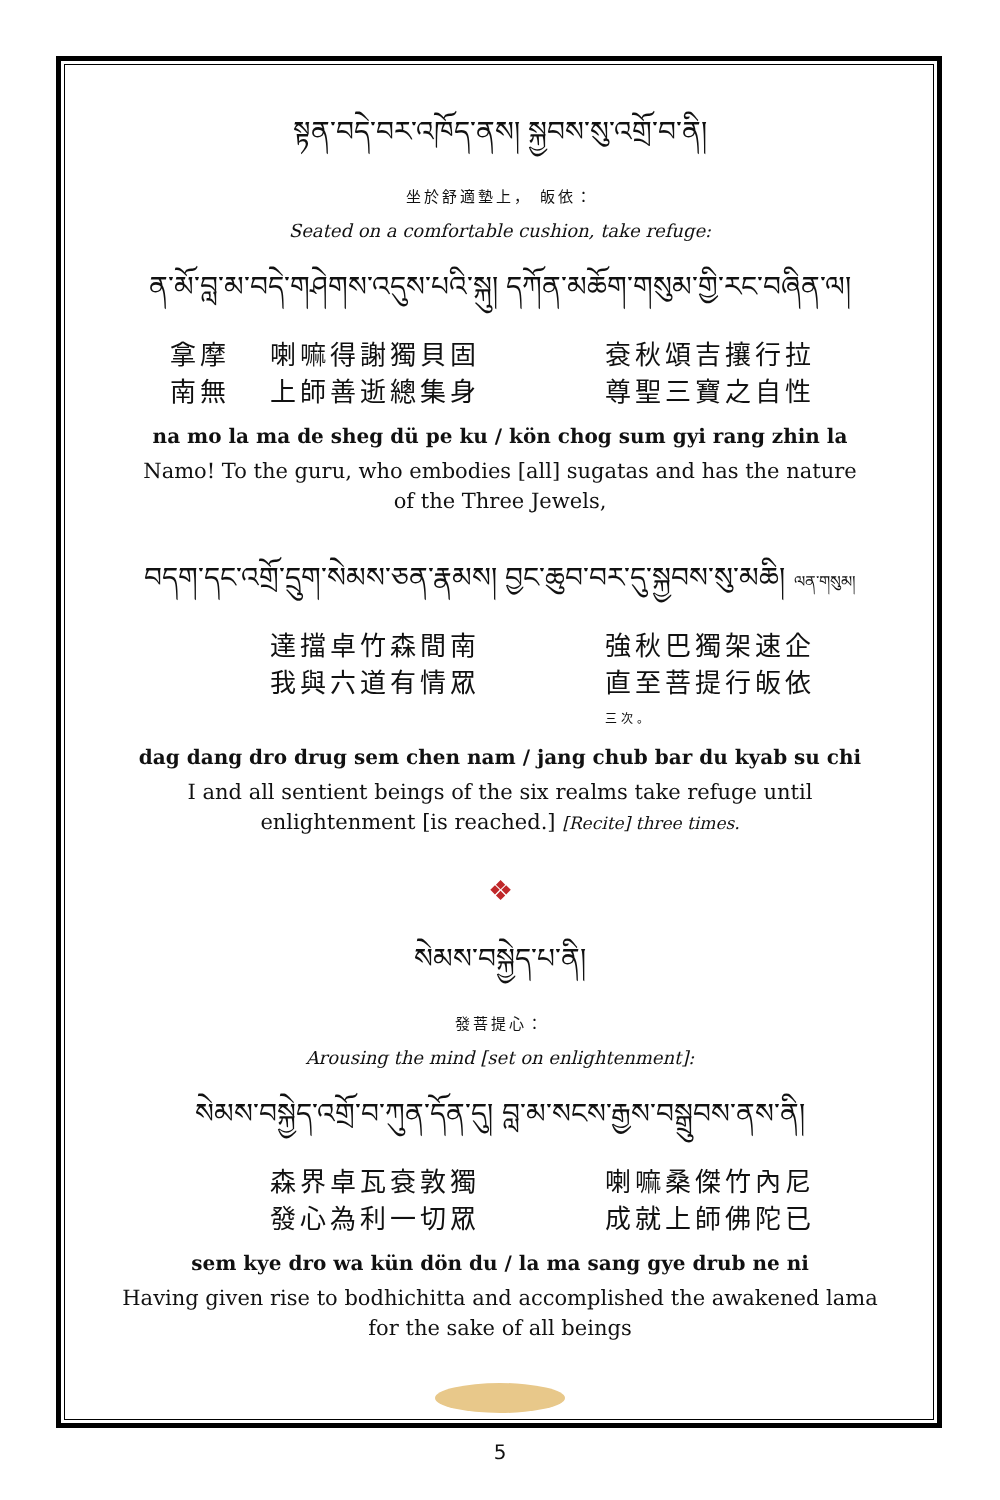སྟན་བདེ་བར་འཁོད་ནས། སྐྱབས་སུ་འགྲོ་བ་ནི།
坐於舒適墊上， 皈依：
Seated on a comfortable cushion, take refuge:
ན་མོ་བླ་མ་བདེ་གཤེགས་འདུས་པའི་སྐུ། དཀོན་མཆོག་གསུམ་གྱི་རང་བཞིན་ལ།
拿摩 喇嘛得謝獨貝固 袞秋頌吉攘行拉
南無 上師善逝總集身 尊聖三寶之自性
na mo la ma de sheg dü pe ku / kön chog sum gyi rang zhin la
Namo! To the guru, who embodies [all] sugatas and has the nature of the Three Jewels,
བདག་དང་འགྲོ་དྲུག་སེམས་ཅན་རྣམས། བྱང་ཆུབ་བར་དུ་སྐྱབས་སུ་མཆི། ལན་གསུམ།
達擋卓竹森間南 強秋巴獨架速企
我與六道有情眾 直至菩提行皈依 三次。
dag dang dro drug sem chen nam / jang chub bar du kyab su chi
I and all sentient beings of the six realms take refuge until enlightenment [is reached.] [Recite] three times.
❖
སེམས་བསྐྱེད་པ་ནི།
發菩提心：
Arousing the mind [set on enlightenment]:
སེམས་བསྐྱེད་འགྲོ་བ་ཀུན་དོན་དུ། བླ་མ་སངས་རྒྱས་བསྒྲུབས་ནས་ནི།
森界卓瓦袞敦獨 喇嘛桑傑竹內尼
發心為利一切眾 成就上師佛陀已
sem kye dro wa kün dön du / la ma sang gye drub ne ni
Having given rise to bodhichitta and accomplished the awakened lama for the sake of all beings
5